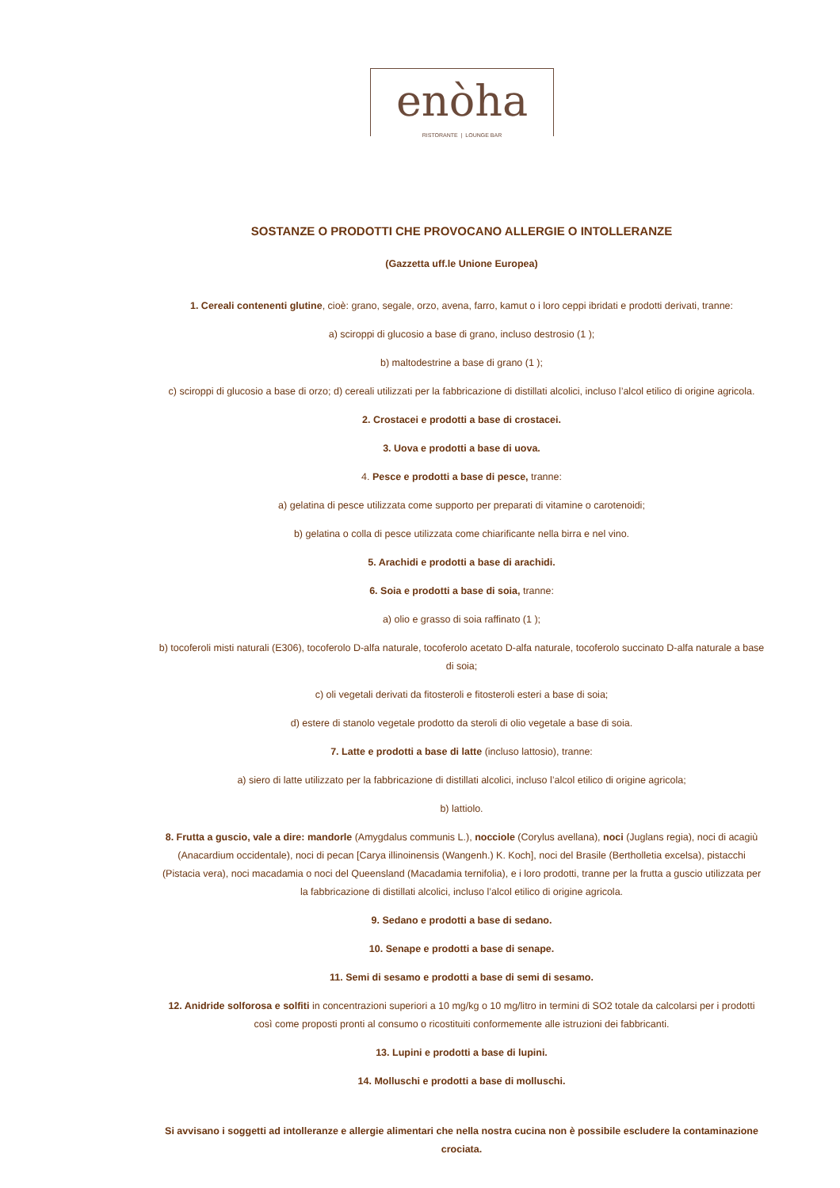enòha
RISTORANTE | LOUNGE BAR
SOSTANZE O PRODOTTI CHE PROVOCANO ALLERGIE O INTOLLERANZE
(Gazzetta uff.le Unione Europea)
1. Cereali contenenti glutine, cioè: grano, segale, orzo, avena, farro, kamut o i loro ceppi ibridati e prodotti derivati, tranne:
a) sciroppi di glucosio a base di grano, incluso destrosio (1 );
b) maltodestrine a base di grano (1 );
c) sciroppi di glucosio a base di orzo; d) cereali utilizzati per la fabbricazione di distillati alcolici, incluso l’alcol etilico di origine agricola.
2. Crostacei e prodotti a base di crostacei.
3. Uova e prodotti a base di uova.
4. Pesce e prodotti a base di pesce, tranne:
a) gelatina di pesce utilizzata come supporto per preparati di vitamine o carotenoidi;
b) gelatina o colla di pesce utilizzata come chiarificante nella birra e nel vino.
5. Arachidi e prodotti a base di arachidi.
6. Soia e prodotti a base di soia, tranne:
a) olio e grasso di soia raffinato (1 );
b) tocoferoli misti naturali (E306), tocoferolo D-alfa naturale, tocoferolo acetato D-alfa naturale, tocoferolo succinato D-alfa naturale a base di soia;
c) oli vegetali derivati da fitosteroli e fitosteroli esteri a base di soia;
d) estere di stanolo vegetale prodotto da steroli di olio vegetale a base di soia.
7. Latte e prodotti a base di latte (incluso lattosio), tranne:
a) siero di latte utilizzato per la fabbricazione di distillati alcolici, incluso l’alcol etilico di origine agricola;
b) lattiolo.
8. Frutta a guscio, vale a dire: mandorle (Amygdalus communis L.), nocciole (Corylus avellana), noci (Juglans regia), noci di acagiù (Anacardium occidentale), noci di pecan [Carya illinoinensis (Wangenh.) K. Koch], noci del Brasile (Bertholletia excelsa), pistacchi (Pistacia vera), noci macadamia o noci del Queensland (Macadamia ternifolia), e i loro prodotti, tranne per la frutta a guscio utilizzata per la fabbricazione di distillati alcolici, incluso l’alcol etilico di origine agricola.
9. Sedano e prodotti a base di sedano.
10. Senape e prodotti a base di senape.
11. Semi di sesamo e prodotti a base di semi di sesamo.
12. Anidride solforosa e solfiti in concentrazioni superiori a 10 mg/kg o 10 mg/litro in termini di SO2 totale da calcolarsi per i prodotti così come proposti pronti al consumo o ricostituiti conformemente alle istruzioni dei fabbricanti.
13. Lupini e prodotti a base di lupini.
14. Molluschi e prodotti a base di molluschi.
Si avvisano i soggetti ad intolleranze e allergie alimentari che nella nostra cucina non è possibile escludere la contaminazione crociata.